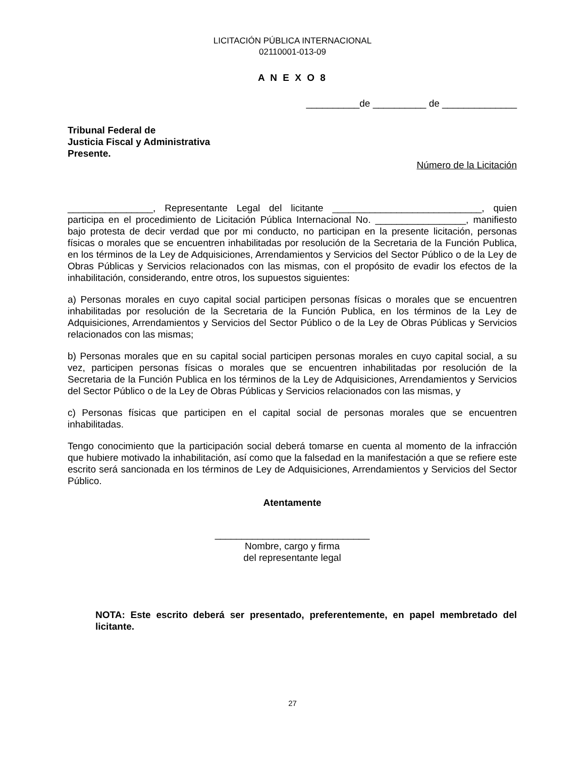LICITACIÓN PÚBLICA INTERNACIONAL
02110001-013-09
A N E X O 8
__________de __________ de ______________
Tribunal Federal de
Justicia Fiscal y Administrativa
Presente.
Número de la Licitación
________________, Representante Legal del licitante ____________________________, quien participa en el procedimiento de Licitación Pública Internacional No. _________________, manifiesto bajo protesta de decir verdad que por mi conducto, no participan en la presente licitación, personas físicas o morales que se encuentren inhabilitadas por resolución de la Secretaria de la Función Publica, en los términos de la Ley de Adquisiciones, Arrendamientos y Servicios del Sector Público o de la Ley de Obras Públicas y Servicios relacionados con las mismas, con el propósito de evadir los efectos de la inhabilitación, considerando, entre otros, los supuestos siguientes:
a) Personas morales en cuyo capital social participen personas físicas o morales que se encuentren inhabilitadas por resolución de la Secretaria de la Función Publica, en los términos de la Ley de Adquisiciones, Arrendamientos y Servicios del Sector Público o de la Ley de Obras Públicas y Servicios relacionados con las mismas;
b) Personas morales que en su capital social participen personas morales en cuyo capital social, a su vez, participen personas físicas o morales que se encuentren inhabilitadas por resolución de la Secretaria de la Función Publica en los términos de la Ley de Adquisiciones, Arrendamientos y Servicios del Sector Público o de la Ley de Obras Públicas y Servicios relacionados con las mismas, y
c) Personas físicas que participen en el capital social de personas morales que se encuentren inhabilitadas.
Tengo conocimiento que la participación social deberá tomarse en cuenta al momento de la infracción que hubiere motivado la inhabilitación, así como que la falsedad en la manifestación a que se refiere este escrito será sancionada en los términos de Ley de Adquisiciones, Arrendamientos y Servicios del Sector Público.
Atentamente
_____________________________
Nombre, cargo y firma
del representante legal
NOTA: Este escrito deberá ser presentado, preferentemente, en papel membretado del licitante.
27